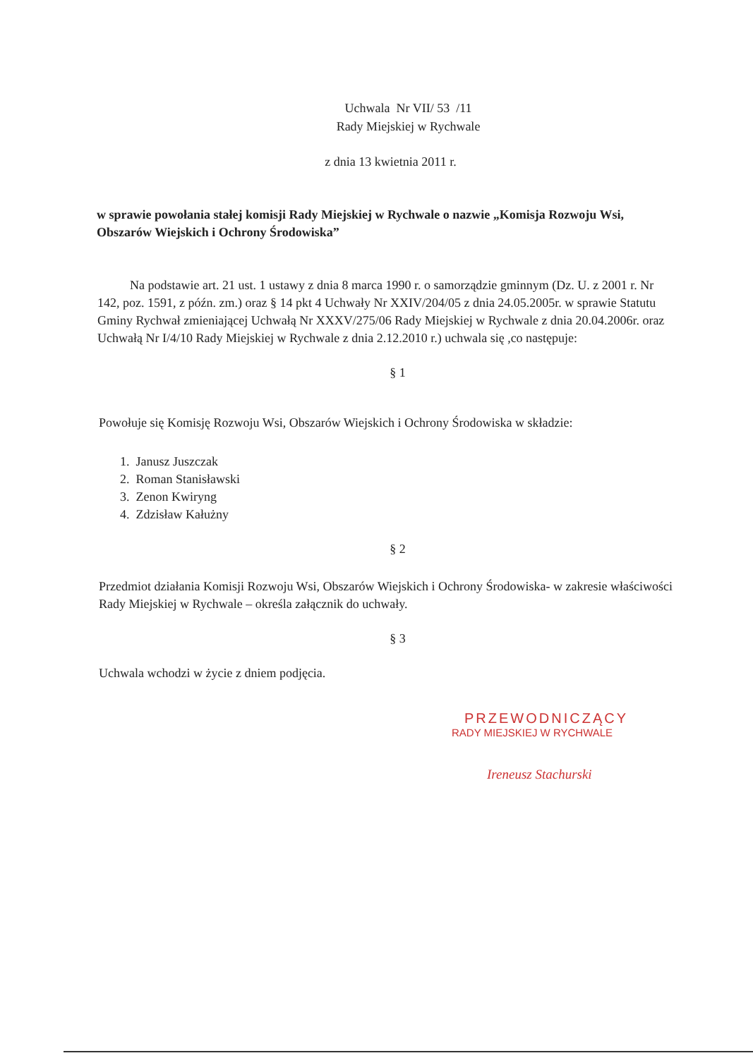Uchwala Nr VII/ 53 /11
Rady Miejskiej w Rychwale
z dnia 13 kwietnia 2011 r.
w sprawie powołania stałej komisji Rady Miejskiej w Rychwale o nazwie „Komisja Rozwoju Wsi, Obszarów Wiejskich i Ochrony Środowiska”
Na podstawie art. 21 ust. 1 ustawy z dnia 8 marca 1990 r. o samorządzie gminnym (Dz. U. z 2001 r. Nr 142, poz. 1591, z późn. zm.) oraz § 14 pkt 4 Uchwały Nr XXIV/204/05 z dnia 24.05.2005r. w sprawie Statutu Gminy Rychwał zmieniającej Uchwałą Nr XXXV/275/06 Rady Miejskiej w Rychwale z dnia 20.04.2006r. oraz Uchwałą Nr I/4/10 Rady Miejskiej w Rychwale z dnia 2.12.2010 r.) uchwala się ,co następuje:
§ 1
Powołuje się Komisję Rozwoju Wsi, Obszarów Wiejskich i Ochrony Środowiska w składzie:
1. Janusz Juszczak
2. Roman Stanisławski
3. Zenon Kwiryng
4. Zdzisław Kałużny
§ 2
Przedmiot działania Komisji Rozwoju Wsi, Obszarów Wiejskich i Ochrony Środowiska- w zakresie właściwości Rady Miejskiej w Rychwale – określa załącznik do uchwały.
§ 3
Uchwala wchodzi w życie z dniem podjęcia.
PRZEWODNICZĄCY
RADY MIEJSKIEJ W RYCHWALE
Ireneusz Stachurski